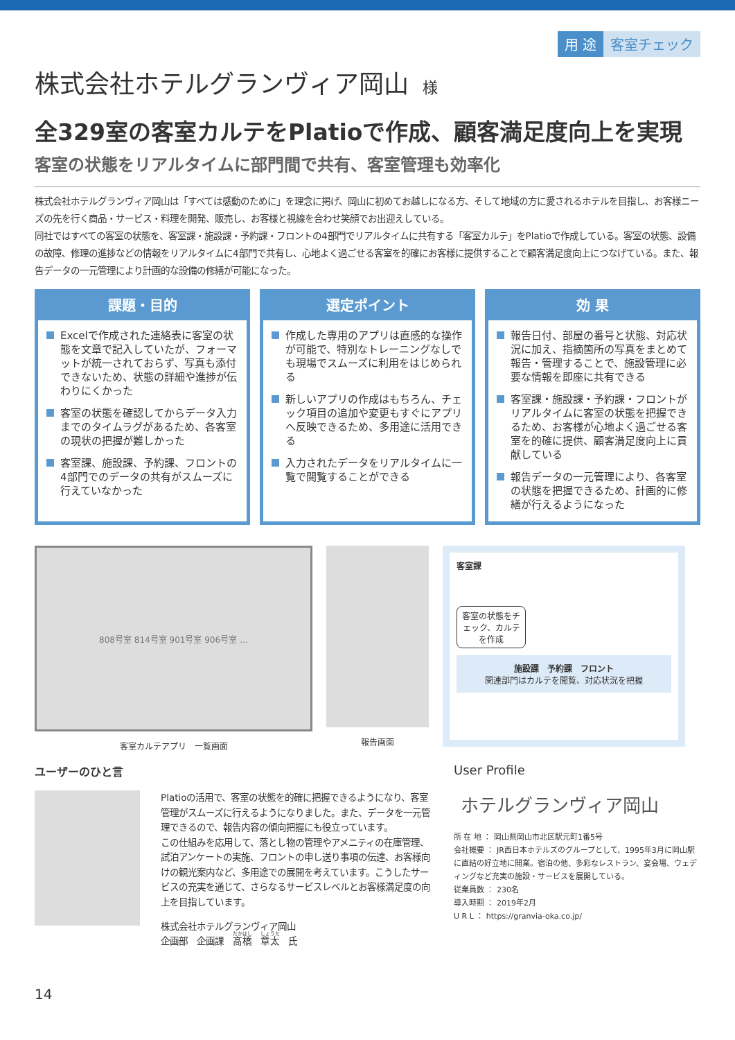用 途 客室チェック
株式会社ホテルグランヴィア岡山 様
全329室の客室カルテをPlatioで作成、顧客満足度向上を実現
客室の状態をリアルタイムに部門間で共有、客室管理も効率化
株式会社ホテルグランヴィア岡山は「すべては感動のために」を理念に掲げ、岡山に初めてお越しになる方、そして地域の方に愛されるホテルを目指し、お客様ニーズの先を行く商品・サービス・料理を開発、販売し、お客様と視線を合わせ笑顔でお出迎えしている。
同社ではすべての客室の状態を、客室課・施設課・予約課・フロントの4部門でリアルタイムに共有する「客室カルテ」をPlatioで作成している。客室の状態、設備の故障、修理の進捗などの情報をリアルタイムに4部門で共有し、心地よく過ごせる客室を的確にお客様に提供することで顧客満足度向上につなげている。また、報告データの一元管理により計画的な設備の修繕が可能になった。
課題・目的
Excelで作成された連絡表に客室の状態を文章で記入していたが、フォーマットが統一されておらず、写真も添付できないため、状態の詳細や進捗が伝わりにくかった
客室の状態を確認してからデータ入力までのタイムラグがあるため、各客室の現状の把握が難しかった
客室課、施設課、予約課、フロントの4部門でのデータの共有がスムーズに行えていなかった
選定ポイント
作成した専用のアプリは直感的な操作が可能で、特別なトレーニングなしでも現場でスムーズに利用をはじめられる
新しいアプリの作成はもちろん、チェック項目の追加や変更もすぐにアプリへ反映できるため、多用途に活用できる
入力されたデータをリアルタイムに一覧で閲覧することができる
効 果
報告日付、部屋の番号と状態、対応状況に加え、指摘箇所の写真をまとめて報告・管理することで、施設管理に必要な情報を即座に共有できる
客室課・施設課・予約課・フロントがリアルタイムに客室の状態を把握できるため、お客様が心地よく過ごせる客室を的確に提供、顧客満足度向上に貢献している
報告データの一元管理により、各客室の状態を把握できるため、計画的に修繕が行えるようになった
808号室 814号室 901号室 906号室 …
客室カルテアプリ　一覧画面
報告画面
客室課
客室の状態をチェック、カルテを作成
施設課　予約課　フロント
関連部門はカルテを閲覧、対応状況を把握
ユーザーのひと言
Platioの活用で、客室の状態を的確に把握できるようになり、客室管理がスムーズに行えるようになりました。また、データを一元管理できるので、報告内容の傾向把握にも役立っています。
この仕組みを応用して、落とし物の管理やアメニティの在庫管理、試泊アンケートの実施、フロントの申し送り事項の伝達、お客様向けの観光案内など、多用途での展開を考えています。こうしたサービスの充実を通じて、さらなるサービスレベルとお客様満足度の向上を目指しています。
株式会社ホテルグランヴィア岡山
企画部　企画課　髙橋　章太　氏
User Profile
ホテルグランヴィア岡山
所 在 地 ： 岡山県岡山市北区駅元町1番5号
会社概要 ： JR西日本ホテルズのグループとして、1995年3月に岡山駅に直結の好立地に開業。宿泊の他、多彩なレストラン、宴会場、ウェディングなど充実の施設・サービスを展開している。
従業員数 ： 230名
導入時期 ： 2019年2月
U R L ： https://granvia-oka.co.jp/
14